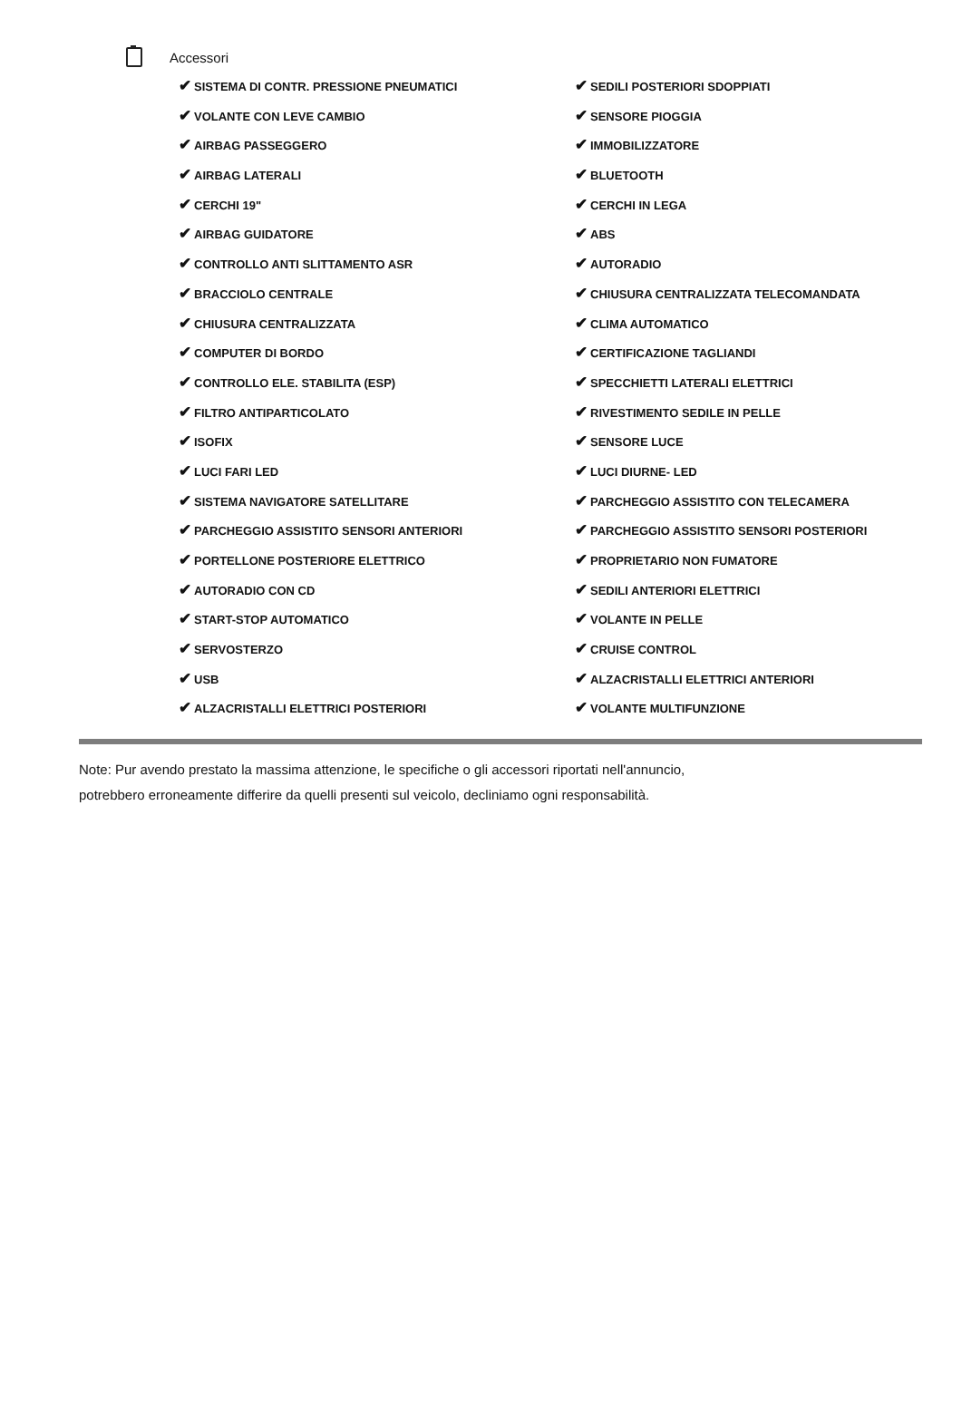Accessori
✔ SISTEMA DI CONTR. PRESSIONE PNEUMATICI
✔ SEDILI POSTERIORI SDOPPIATI
✔ VOLANTE CON LEVE CAMBIO
✔ SENSORE PIOGGIA
✔ AIRBAG PASSEGGERO
✔ IMMOBILIZZATORE
✔ AIRBAG LATERALI
✔ BLUETOOTH
✔ CERCHI 19"
✔ CERCHI IN LEGA
✔ AIRBAG GUIDATORE
✔ ABS
✔ CONTROLLO ANTI SLITTAMENTO ASR
✔ AUTORADIO
✔ BRACCIOLO CENTRALE
✔ CHIUSURA CENTRALIZZATA TELECOMANDATA
✔ CHIUSURA CENTRALIZZATA
✔ CLIMA AUTOMATICO
✔ COMPUTER DI BORDO
✔ CERTIFICAZIONE TAGLIANDI
✔ CONTROLLO ELE. STABILITA (ESP)
✔ SPECCHIETTI LATERALI ELETTRICI
✔ FILTRO ANTIPARTICOLATO
✔ RIVESTIMENTO SEDILE IN PELLE
✔ ISOFIX
✔ SENSORE LUCE
✔ LUCI FARI LED
✔ LUCI DIURNE- LED
✔ SISTEMA NAVIGATORE SATELLITARE
✔ PARCHEGGIO ASSISTITO CON TELECAMERA
✔ PARCHEGGIO ASSISTITO SENSORI ANTERIORI
✔ PARCHEGGIO ASSISTITO SENSORI POSTERIORI
✔ PORTELLONE POSTERIORE ELETTRICO
✔ PROPRIETARIO NON FUMATORE
✔ AUTORADIO CON CD
✔ SEDILI ANTERIORI ELETTRICI
✔ START-STOP AUTOMATICO
✔ VOLANTE IN PELLE
✔ SERVOSTERZO
✔ CRUISE CONTROL
✔ USB
✔ ALZACRISTALLI ELETTRICI ANTERIORI
✔ ALZACRISTALLI ELETTRICI POSTERIORI
✔ VOLANTE MULTIFUNZIONE
Note: Pur avendo prestato la massima attenzione, le specifiche o gli accessori riportati nell'annuncio,
potrebbero erroneamente differire da quelli presenti sul veicolo, decliniamo ogni responsabilità.